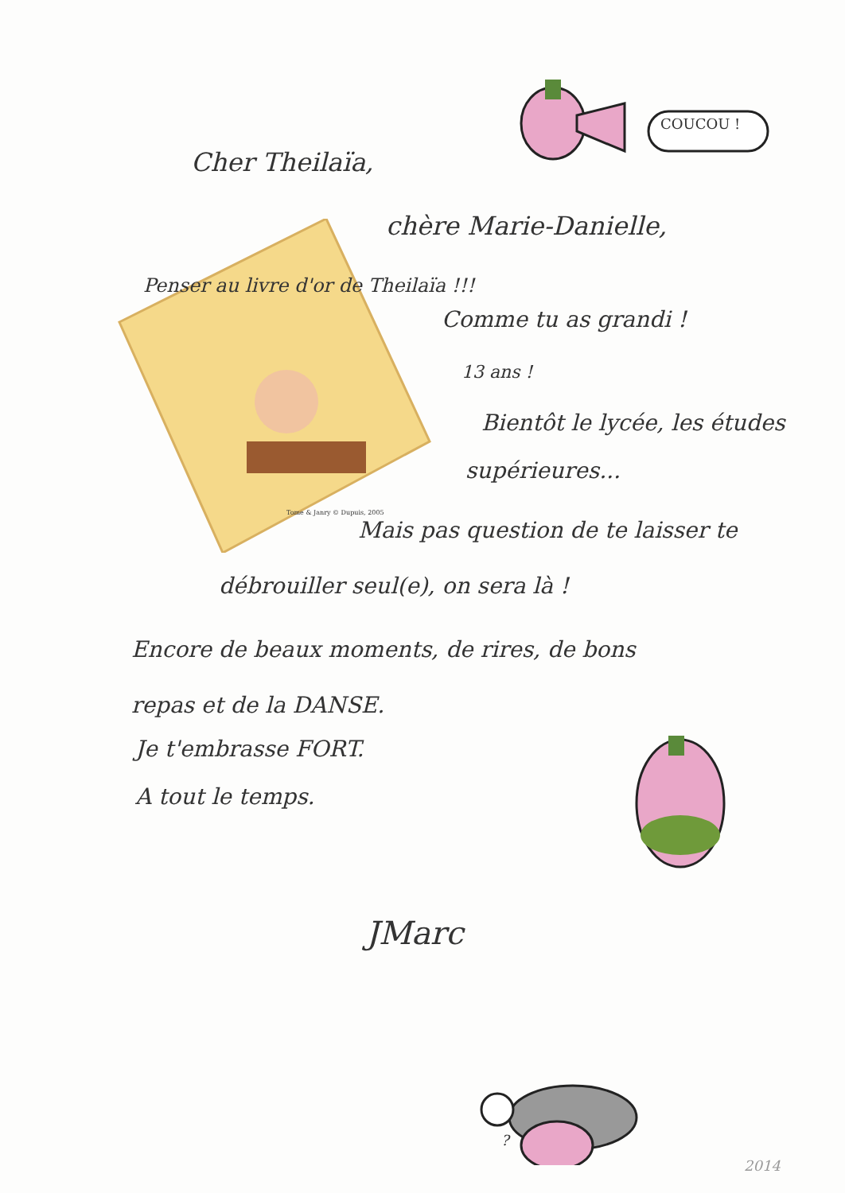COUCOU !
?
Cher Theilaïa,
chère Marie-Danielle,
Penser au livre d'or de Theilaïa !!!
Comme tu as grandi !
13 ans !
Bientôt le lycée, les études
supérieures...
Mais pas question de te laisser te
débrouiller seul(e), on sera là !
Encore de beaux moments, de rires, de bons
repas et de la DANSE.
Je t'embrasse FORT.
A tout le temps.
JMarc
2014
Tome & Janry © Dupuis, 2005